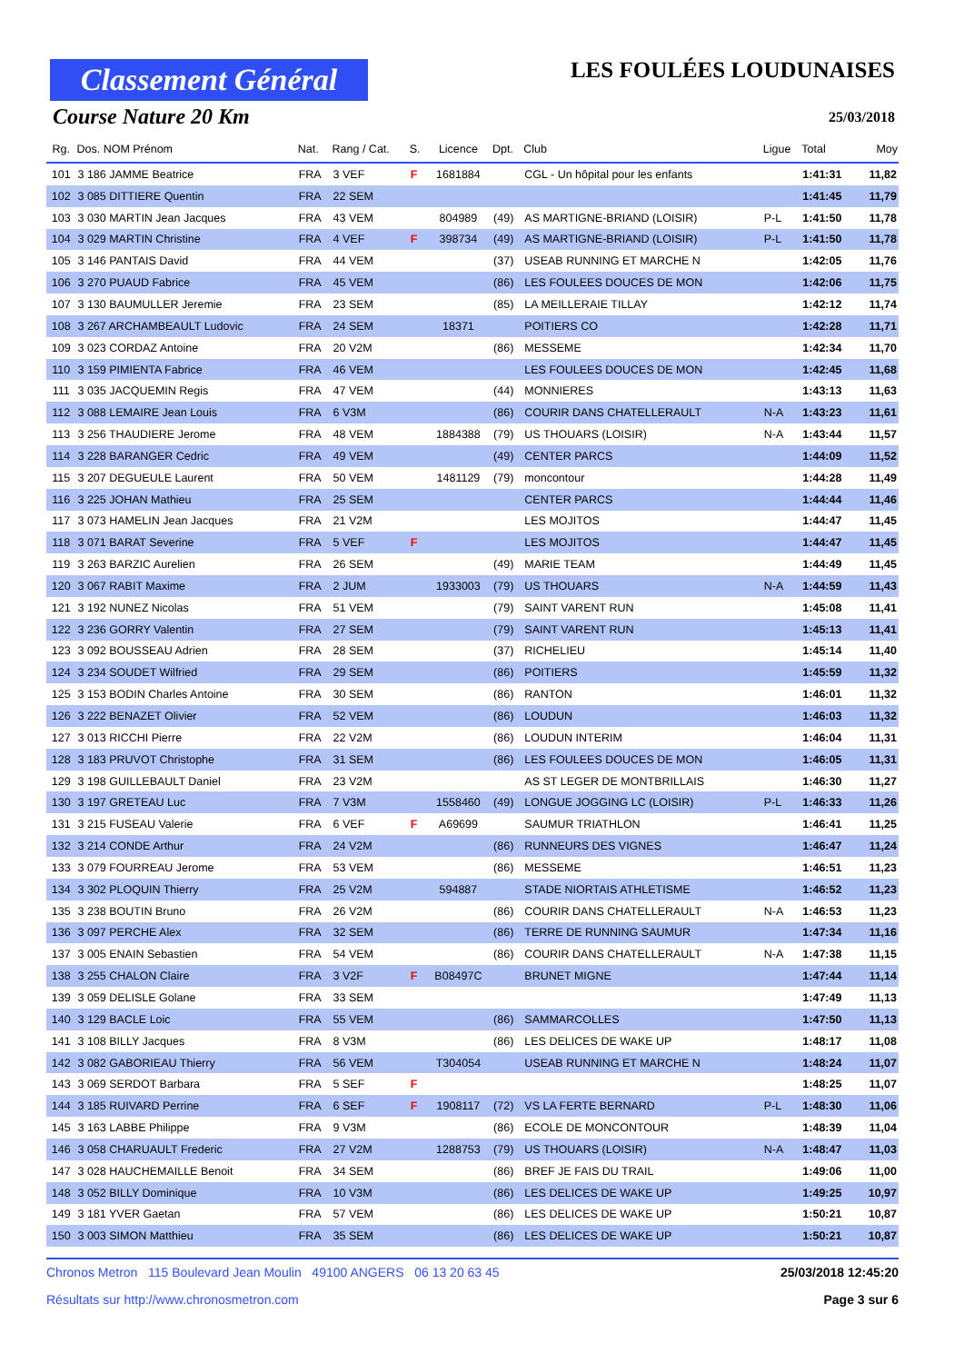Classement Général
Course Nature 20 Km
LES FOULÉES LOUDUNAISES
25/03/2018
| Rg. | Dos. NOM Prénom | Nat. | Rang / Cat. | S. | Licence | Dpt. | Club | Ligue | Total | Moy |
| --- | --- | --- | --- | --- | --- | --- | --- | --- | --- | --- |
| 101 | 3 186 JAMME Beatrice | FRA | 3 VEF | F | 1681884 | | CGL - Un hôpital pour les enfants | | 1:41:31 | 11,82 |
| 102 | 3 085 DITTIERE Quentin | FRA | 22 SEM | | | | | | 1:41:45 | 11,79 |
| 103 | 3 030 MARTIN Jean Jacques | FRA | 43 VEM | | 804989 | (49) | AS MARTIGNE-BRIAND (LOISIR) | P-L | 1:41:50 | 11,78 |
| 104 | 3 029 MARTIN Christine | FRA | 4 VEF | F | 398734 | (49) | AS MARTIGNE-BRIAND (LOISIR) | P-L | 1:41:50 | 11,78 |
| 105 | 3 146 PANTAIS David | FRA | 44 VEM | | | (37) | USEAB RUNNING ET MARCHE N | | 1:42:05 | 11,76 |
| 106 | 3 270 PUAUD Fabrice | FRA | 45 VEM | | | (86) | LES FOULEES DOUCES DE MON | | 1:42:06 | 11,75 |
| 107 | 3 130 BAUMULLER Jeremie | FRA | 23 SEM | | | (85) | LA MEILLERAIE TILLAY | | 1:42:12 | 11,74 |
| 108 | 3 267 ARCHAMBEAULT Ludovic | FRA | 24 SEM | | 18371 | | POITIERS CO | | 1:42:28 | 11,71 |
| 109 | 3 023 CORDAZ Antoine | FRA | 20 V2M | | | (86) | MESSEME | | 1:42:34 | 11,70 |
| 110 | 3 159 PIMIENTA Fabrice | FRA | 46 VEM | | | | LES FOULEES DOUCES DE MON | | 1:42:45 | 11,68 |
| 111 | 3 035 JACQUEMIN Regis | FRA | 47 VEM | | | (44) | MONNIERES | | 1:43:13 | 11,63 |
| 112 | 3 088 LEMAIRE Jean Louis | FRA | 6 V3M | | | (86) | COURIR DANS CHATELLERAULT | N-A | 1:43:23 | 11,61 |
| 113 | 3 256 THAUDIERE Jerome | FRA | 48 VEM | | 1884388 | (79) | US THOUARS (LOISIR) | N-A | 1:43:44 | 11,57 |
| 114 | 3 228 BARANGER Cedric | FRA | 49 VEM | | | (49) | CENTER PARCS | | 1:44:09 | 11,52 |
| 115 | 3 207 DEGUEULE Laurent | FRA | 50 VEM | | 1481129 | (79) | moncontour | | 1:44:28 | 11,49 |
| 116 | 3 225 JOHAN Mathieu | FRA | 25 SEM | | | | CENTER PARCS | | 1:44:44 | 11,46 |
| 117 | 3 073 HAMELIN Jean Jacques | FRA | 21 V2M | | | | LES MOJITOS | | 1:44:47 | 11,45 |
| 118 | 3 071 BARAT Severine | FRA | 5 VEF | F | | | LES MOJITOS | | 1:44:47 | 11,45 |
| 119 | 3 263 BARZIC Aurelien | FRA | 26 SEM | | | (49) | MARIE TEAM | | 1:44:49 | 11,45 |
| 120 | 3 067 RABIT Maxime | FRA | 2 JUM | | 1933003 | (79) | US THOUARS | N-A | 1:44:59 | 11,43 |
| 121 | 3 192 NUNEZ Nicolas | FRA | 51 VEM | | | (79) | SAINT VARENT RUN | | 1:45:08 | 11,41 |
| 122 | 3 236 GORRY Valentin | FRA | 27 SEM | | | (79) | SAINT VARENT RUN | | 1:45:13 | 11,41 |
| 123 | 3 092 BOUSSEAU Adrien | FRA | 28 SEM | | | (37) | RICHELIEU | | 1:45:14 | 11,40 |
| 124 | 3 234 SOUDET Wilfried | FRA | 29 SEM | | | (86) | POITIERS | | 1:45:59 | 11,32 |
| 125 | 3 153 BODIN Charles Antoine | FRA | 30 SEM | | | (86) | RANTON | | 1:46:01 | 11,32 |
| 126 | 3 222 BENAZET Olivier | FRA | 52 VEM | | | (86) | LOUDUN | | 1:46:03 | 11,32 |
| 127 | 3 013 RICCHI Pierre | FRA | 22 V2M | | | (86) | LOUDUN INTERIM | | 1:46:04 | 11,31 |
| 128 | 3 183 PRUVOT Christophe | FRA | 31 SEM | | | (86) | LES FOULEES DOUCES DE MON | | 1:46:05 | 11,31 |
| 129 | 3 198 GUILLEBAULT Daniel | FRA | 23 V2M | | | | AS ST LEGER DE MONTBRILLAIS | | 1:46:30 | 11,27 |
| 130 | 3 197 GRETEAU Luc | FRA | 7 V3M | | 1558460 | (49) | LONGUE JOGGING LC (LOISIR) | P-L | 1:46:33 | 11,26 |
| 131 | 3 215 FUSEAU Valerie | FRA | 6 VEF | F | A69699 | | SAUMUR TRIATHLON | | 1:46:41 | 11,25 |
| 132 | 3 214 CONDE Arthur | FRA | 24 V2M | | | (86) | RUNNEURS DES VIGNES | | 1:46:47 | 11,24 |
| 133 | 3 079 FOURREAU Jerome | FRA | 53 VEM | | | (86) | MESSEME | | 1:46:51 | 11,23 |
| 134 | 3 302 PLOQUIN Thierry | FRA | 25 V2M | | 594887 | | STADE NIORTAIS ATHLETISME | | 1:46:52 | 11,23 |
| 135 | 3 238 BOUTIN Bruno | FRA | 26 V2M | | | (86) | COURIR DANS CHATELLERAULT | N-A | 1:46:53 | 11,23 |
| 136 | 3 097 PERCHE Alex | FRA | 32 SEM | | | (86) | TERRE DE RUNNING SAUMUR | | 1:47:34 | 11,16 |
| 137 | 3 005 ENAIN Sebastien | FRA | 54 VEM | | | (86) | COURIR DANS CHATELLERAULT | N-A | 1:47:38 | 11,15 |
| 138 | 3 255 CHALON Claire | FRA | 3 V2F | F | B08497C | | BRUNET MIGNE | | 1:47:44 | 11,14 |
| 139 | 3 059 DELISLE Golane | FRA | 33 SEM | | | | | | 1:47:49 | 11,13 |
| 140 | 3 129 BACLE Loic | FRA | 55 VEM | | | (86) | SAMMARCOLLES | | 1:47:50 | 11,13 |
| 141 | 3 108 BILLY Jacques | FRA | 8 V3M | | | (86) | LES DELICES DE WAKE UP | | 1:48:17 | 11,08 |
| 142 | 3 082 GABORIEAU Thierry | FRA | 56 VEM | | T304054 | | USEAB RUNNING ET MARCHE N | | 1:48:24 | 11,07 |
| 143 | 3 069 SERDOT Barbara | FRA | 5 SEF | F | | | | | 1:48:25 | 11,07 |
| 144 | 3 185 RUIVARD Perrine | FRA | 6 SEF | F | 1908117 | (72) | VS LA FERTE BERNARD | P-L | 1:48:30 | 11,06 |
| 145 | 3 163 LABBE Philippe | FRA | 9 V3M | | | (86) | ECOLE DE MONCONTOUR | | 1:48:39 | 11,04 |
| 146 | 3 058 CHARUAULT Frederic | FRA | 27 V2M | | 1288753 | (79) | US THOUARS (LOISIR) | N-A | 1:48:47 | 11,03 |
| 147 | 3 028 HAUCHEMAILLE Benoit | FRA | 34 SEM | | | (86) | BREF JE FAIS DU TRAIL | | 1:49:06 | 11,00 |
| 148 | 3 052 BILLY Dominique | FRA | 10 V3M | | | (86) | LES DELICES DE WAKE UP | | 1:49:25 | 10,97 |
| 149 | 3 181 YVER Gaetan | FRA | 57 VEM | | | (86) | LES DELICES DE WAKE UP | | 1:50:21 | 10,87 |
| 150 | 3 003 SIMON Matthieu | FRA | 35 SEM | | | (86) | LES DELICES DE WAKE UP | | 1:50:21 | 10,87 |
Chronos Metron 115 Boulevard Jean Moulin 49100 ANGERS 06 13 20 63 45 25/03/2018 12:45:20
Résultats sur http://www.chronosmetron.com Page 3 sur 6